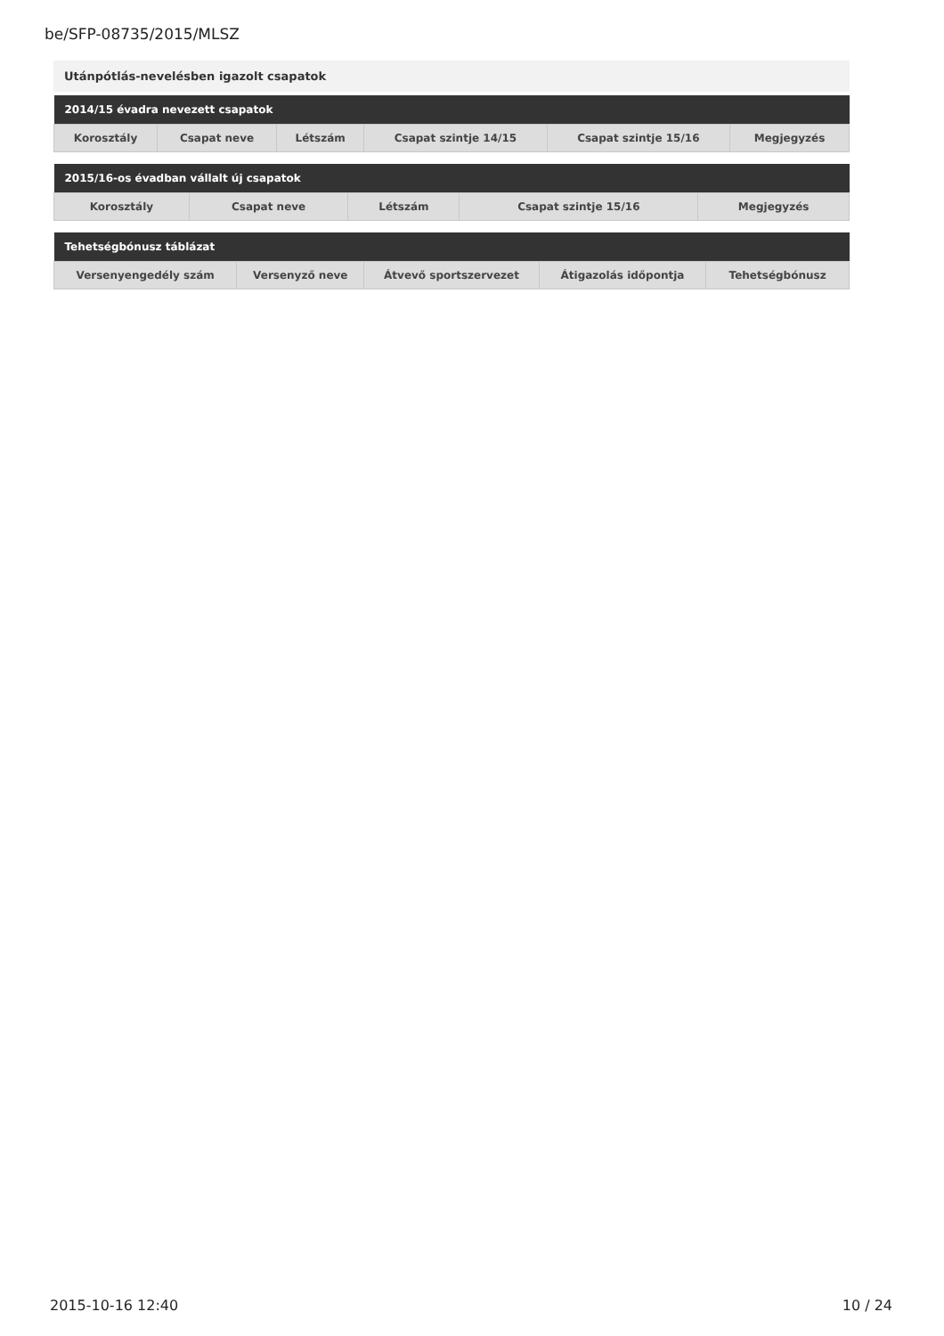be/SFP-08735/2015/MLSZ
Utánpótlás-nevelésben igazolt csapatok
| 2014/15 évadra nevezett csapatok | | | | | |
| --- | --- | --- | --- | --- | --- |
| Korosztály | Csapat neve | Létszám | Csapat szintje 14/15 | Csapat szintje 15/16 | Megjegyzés |
| 2015/16-os évadban vállalt új csapatok | | | | |
| --- | --- | --- | --- | --- |
| Korosztály | Csapat neve | Létszám | Csapat szintje 15/16 | Megjegyzés |
| Tehetségbónusz táblázat | | | | |
| --- | --- | --- | --- | --- |
| Versenyengedély szám | Versenyző neve | Átvevő sportszervezet | Átigazolás időpontja | Tehetségbónusz |
2015-10-16 12:40 10 / 24